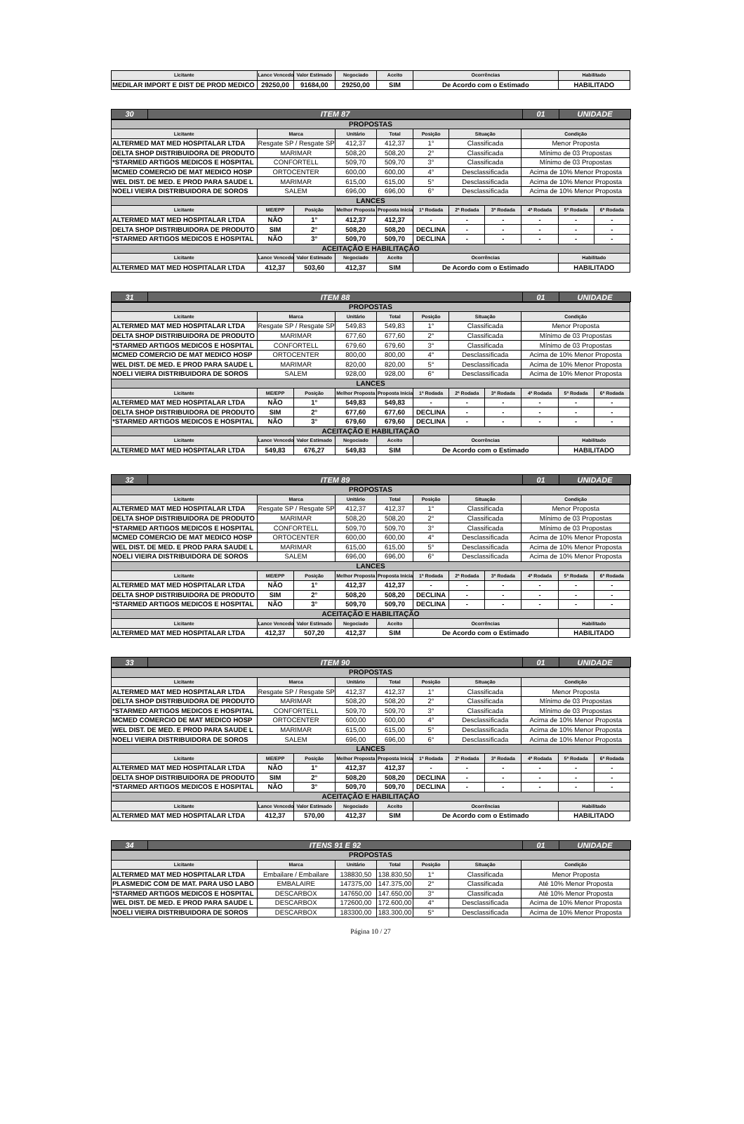| Licitante | Lance Vencedor | Valor Estimado | Negociado | Aceito | Ocorrências | Habilitado |
| --- | --- | --- | --- | --- | --- | --- |
| MEDILAR IMPORT E DIST DE PROD MEDICO | 29250,00 | 91684,00 | 29250,00 | SIM | De Acordo com o Estimado | HABILITADO |
| 30 | ITEM 87 | 01 | UNIDADE |
| PROPOSTAS | | | | | | | | | | |
| Licitante | Marca | | Unitário | Total | Posição | Situação | | Condição | | |
| ALTERMED MAT MED HOSPITALAR LTDA | Resgate SP / Resgate SP | | 412,37 | 412,37 | 1° | Classificada | | Menor Proposta | | |
| DELTA SHOP DISTRIBUIDORA DE PRODUTO | MARIMAR | | 508,20 | 508,20 | 2° | Classificada | | Mínimo de 03 Propostas | | |
| *STARMED ARTIGOS MEDICOS E HOSPITAL | CONFORTELL | | 509,70 | 509,70 | 3° | Classificada | | Mínimo de 03 Propostas | | |
| MCMED COMERCIO DE MAT MEDICO HOSP | ORTOCENTER | | 600,00 | 600,00 | 4° | Desclassificada | | Acima de 10% Menor Proposta | | |
| WEL DIST. DE MED. E PROD PARA SAUDE L | MARIMAR | | 615,00 | 615,00 | 5° | Desclassificada | | Acima de 10% Menor Proposta | | |
| NOELI VIEIRA DISTRIBUIDORA DE SOROS | SALEM | | 696,00 | 696,00 | 6° | Desclassificada | | Acima de 10% Menor Proposta | | |
| LANCES | | | | | | | | | | |
| Licitante | ME/EPP | Posição | Melhor Proposta | Proposta Inicial | 1ª Rodada | 2ª Rodada | 3ª Rodada | 4ª Rodada | 5ª Rodada | 6ª Rodada |
| ALTERMED MAT MED HOSPITALAR LTDA | NÃO | 1° | 412,37 | 412,37 | - | - | - | - | - | - |
| DELTA SHOP DISTRIBUIDORA DE PRODUTO | SIM | 2° | 508,20 | 508,20 | DECLINA | - | - | - | - | - |
| *STARMED ARTIGOS MEDICOS E HOSPITAL | NÃO | 3° | 509,70 | 509,70 | DECLINA | - | - | - | - | - |
| ACEITAÇÃO E HABILITAÇÃO | | | | | | | | | | |
| Licitante | Lance Vencedor | Valor Estimado | Negociado | Aceito | Ocorrências | | | | Habilitado | |
| ALTERMED MAT MED HOSPITALAR LTDA | 412,37 | 503,60 | 412,37 | SIM | De Acordo com o Estimado | | | | HABILITADO | |
| 31 | ITEM 88 | 01 | UNIDADE |
| PROPOSTAS | | | | | | | | | | |
| Licitante | Marca | | Unitário | Total | Posição | Situação | | Condição | | |
| ALTERMED MAT MED HOSPITALAR LTDA | Resgate SP / Resgate SP | | 549,83 | 549,83 | 1° | Classificada | | Menor Proposta | | |
| DELTA SHOP DISTRIBUIDORA DE PRODUTO | MARIMAR | | 677,60 | 677,60 | 2° | Classificada | | Mínimo de 03 Propostas | | |
| *STARMED ARTIGOS MEDICOS E HOSPITAL | CONFORTELL | | 679,60 | 679,60 | 3° | Classificada | | Mínimo de 03 Propostas | | |
| MCMED COMERCIO DE MAT MEDICO HOSP | ORTOCENTER | | 800,00 | 800,00 | 4° | Desclassificada | | Acima de 10% Menor Proposta | | |
| WEL DIST. DE MED. E PROD PARA SAUDE L | MARIMAR | | 820,00 | 820,00 | 5° | Desclassificada | | Acima de 10% Menor Proposta | | |
| NOELI VIEIRA DISTRIBUIDORA DE SOROS | SALEM | | 928,00 | 928,00 | 6° | Desclassificada | | Acima de 10% Menor Proposta | | |
| LANCES | | | | | | | | | | |
| Licitante | ME/EPP | Posição | Melhor Proposta | Proposta Inicial | 1ª Rodada | 2ª Rodada | 3ª Rodada | 4ª Rodada | 5ª Rodada | 6ª Rodada |
| ALTERMED MAT MED HOSPITALAR LTDA | NÃO | 1° | 549,83 | 549,83 | - | - | - | - | - | - |
| DELTA SHOP DISTRIBUIDORA DE PRODUTO | SIM | 2° | 677,60 | 677,60 | DECLINA | - | - | - | - | - |
| *STARMED ARTIGOS MEDICOS E HOSPITAL | NÃO | 3° | 679,60 | 679,60 | DECLINA | - | - | - | - | - |
| ACEITAÇÃO E HABILITAÇÃO | | | | | | | | | | |
| Licitante | Lance Vencedor | Valor Estimado | Negociado | Aceito | Ocorrências | | | | Habilitado | |
| ALTERMED MAT MED HOSPITALAR LTDA | 549,83 | 676,27 | 549,83 | SIM | De Acordo com o Estimado | | | | HABILITADO | |
| 32 | ITEM 89 | 01 | UNIDADE |
| PROPOSTAS | | | | | | | | | | |
| Licitante | Marca | | Unitário | Total | Posição | Situação | | Condição | | |
| ALTERMED MAT MED HOSPITALAR LTDA | Resgate SP / Resgate SP | | 412,37 | 412,37 | 1° | Classificada | | Menor Proposta | | |
| DELTA SHOP DISTRIBUIDORA DE PRODUTO | MARIMAR | | 508,20 | 508,20 | 2° | Classificada | | Mínimo de 03 Propostas | | |
| *STARMED ARTIGOS MEDICOS E HOSPITAL | CONFORTELL | | 509,70 | 509,70 | 3° | Classificada | | Mínimo de 03 Propostas | | |
| MCMED COMERCIO DE MAT MEDICO HOSP | ORTOCENTER | | 600,00 | 600,00 | 4° | Desclassificada | | Acima de 10% Menor Proposta | | |
| WEL DIST. DE MED. E PROD PARA SAUDE L | MARIMAR | | 615,00 | 615,00 | 5° | Desclassificada | | Acima de 10% Menor Proposta | | |
| NOELI VIEIRA DISTRIBUIDORA DE SOROS | SALEM | | 696,00 | 696,00 | 6° | Desclassificada | | Acima de 10% Menor Proposta | | |
| LANCES | | | | | | | | | | |
| Licitante | ME/EPP | Posição | Melhor Proposta | Proposta Inicial | 1ª Rodada | 2ª Rodada | 3ª Rodada | 4ª Rodada | 5ª Rodada | 6ª Rodada |
| ALTERMED MAT MED HOSPITALAR LTDA | NÃO | 1° | 412,37 | 412,37 | - | - | - | - | - | - |
| DELTA SHOP DISTRIBUIDORA DE PRODUTO | SIM | 2° | 508,20 | 508,20 | DECLINA | - | - | - | - | - |
| *STARMED ARTIGOS MEDICOS E HOSPITAL | NÃO | 3° | 509,70 | 509,70 | DECLINA | - | - | - | - | - |
| ACEITAÇÃO E HABILITAÇÃO | | | | | | | | | | |
| Licitante | Lance Vencedor | Valor Estimado | Negociado | Aceito | Ocorrências | | | | Habilitado | |
| ALTERMED MAT MED HOSPITALAR LTDA | 412,37 | 507,20 | 412,37 | SIM | De Acordo com o Estimado | | | | HABILITADO | |
| 33 | ITEM 90 | 01 | UNIDADE |
| PROPOSTAS | | | | | | | | | | |
| Licitante | Marca | | Unitário | Total | Posição | Situação | | Condição | | |
| ALTERMED MAT MED HOSPITALAR LTDA | Resgate SP / Resgate SP | | 412,37 | 412,37 | 1° | Classificada | | Menor Proposta | | |
| DELTA SHOP DISTRIBUIDORA DE PRODUTO | MARIMAR | | 508,20 | 508,20 | 2° | Classificada | | Mínimo de 03 Propostas | | |
| *STARMED ARTIGOS MEDICOS E HOSPITAL | CONFORTELL | | 509,70 | 509,70 | 3° | Classificada | | Mínimo de 03 Propostas | | |
| MCMED COMERCIO DE MAT MEDICO HOSP | ORTOCENTER | | 600,00 | 600,00 | 4° | Desclassificada | | Acima de 10% Menor Proposta | | |
| WEL DIST. DE MED. E PROD PARA SAUDE L | MARIMAR | | 615,00 | 615,00 | 5° | Desclassificada | | Acima de 10% Menor Proposta | | |
| NOELI VIEIRA DISTRIBUIDORA DE SOROS | SALEM | | 696,00 | 696,00 | 6° | Desclassificada | | Acima de 10% Menor Proposta | | |
| LANCES | | | | | | | | | | |
| Licitante | ME/EPP | Posição | Melhor Proposta | Proposta Inicial | 1ª Rodada | 2ª Rodada | 3ª Rodada | 4ª Rodada | 5ª Rodada | 6ª Rodada |
| ALTERMED MAT MED HOSPITALAR LTDA | NÃO | 1° | 412,37 | 412,37 | - | - | - | - | - | - |
| DELTA SHOP DISTRIBUIDORA DE PRODUTO | SIM | 2° | 508,20 | 508,20 | DECLINA | - | - | - | - | - |
| *STARMED ARTIGOS MEDICOS E HOSPITAL | NÃO | 3° | 509,70 | 509,70 | DECLINA | - | - | - | - | - |
| ACEITAÇÃO E HABILITAÇÃO | | | | | | | | | | |
| Licitante | Lance Vencedor | Valor Estimado | Negociado | Aceito | Ocorrências | | | | Habilitado | |
| ALTERMED MAT MED HOSPITALAR LTDA | 412,37 | 570,00 | 412,37 | SIM | De Acordo com o Estimado | | | | HABILITADO | |
| 34 | ITENS 91 E 92 | 01 | UNIDADE |
| PROPOSTAS | | | | | | |
| Licitante | Marca | Unitário | Total | Posição | Situação | Condição |
| ALTERMED MAT MED HOSPITALAR LTDA | Embailare / Embailare | 138830,50 | 138.830,50 | 1° | Classificada | Menor Proposta |
| PLASMEDIC COM DE MAT. PARA USO LABO | EMBALAIRE | 147375,00 | 147.375,00 | 2° | Classificada | Até 10% Menor Proposta |
| *STARMED ARTIGOS MEDICOS E HOSPITAL | DESCARBOX | 147650,00 | 147.650,00 | 3° | Classificada | Até 10% Menor Proposta |
| WEL DIST. DE MED. E PROD PARA SAUDE L | DESCARBOX | 172600,00 | 172.600,00 | 4° | Desclassificada | Acima de 10% Menor Proposta |
| NOELI VIEIRA DISTRIBUIDORA DE SOROS | DESCARBOX | 183300,00 | 183.300,00 | 5° | Desclassificada | Acima de 10% Menor Proposta |
Página 10 / 27